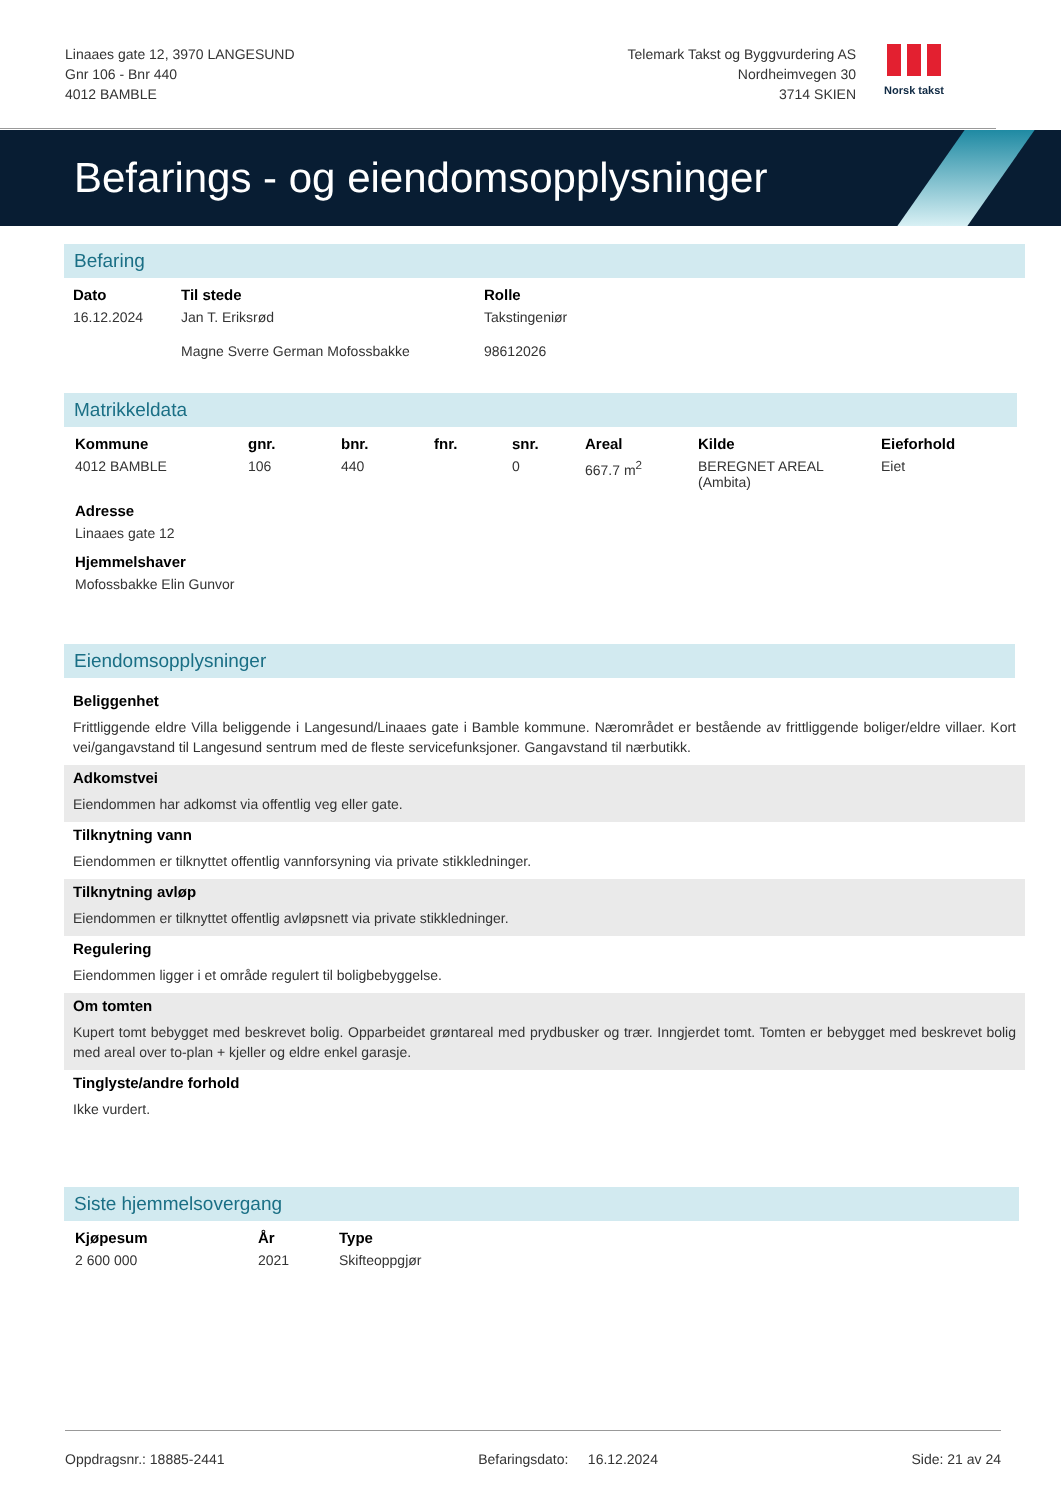Linaaes gate 12, 3970 LANGESUND
Gnr 106 - Bnr 440
4012 BAMBLE
Telemark Takst og Byggvurdering AS
Nordheimvegen 30
3714 SKIEN
Norsk takst
Befarings - og eiendomsopplysninger
Befaring
| Dato | Til stede | Rolle |
| --- | --- | --- |
| 16.12.2024 | Jan T. Eriksrød | Takstingeniør |
| | Magne Sverre German Mofossbakke | 98612026 |
Matrikkeldata
| Kommune | gnr. | bnr. | fnr. | snr. | Areal | Kilde | Eieforhold |
| --- | --- | --- | --- | --- | --- | --- | --- |
| 4012 BAMBLE | 106 | 440 | | 0 | 667.7 m<sup>2</sup> | BEREGNET AREAL (Ambita) | Eiet |
| Adresse | | | | | | | |
| Linaaes gate 12 | | | | | | | |
| Hjemmelshaver | | | | | | | |
| Mofossbakke Elin Gunvor | | | | | | | |
Eiendomsopplysninger
Beliggenhet
Frittliggende eldre Villa beliggende i Langesund/Linaaes gate i Bamble kommune. Nærområdet er bestående av frittliggende boliger/eldre villaer. Kort vei/gangavstand til Langesund sentrum med de fleste servicefunksjoner. Gangavstand til nærbutikk.
Adkomstvei
Eiendommen har adkomst via offentlig veg eller gate.
Tilknytning vann
Eiendommen er tilknyttet offentlig vannforsyning via private stikkledninger.
Tilknytning avløp
Eiendommen er tilknyttet offentlig avløpsnett via private stikkledninger.
Regulering
Eiendommen ligger i et område regulert til boligbebyggelse.
Om tomten
Kupert tomt bebygget med beskrevet bolig. Opparbeidet grøntareal med prydbusker og trær. Inngjerdet tomt. Tomten er bebygget med beskrevet bolig med areal over to-plan + kjeller og eldre enkel garasje.
Tinglyste/andre forhold
Ikke vurdert.
Siste hjemmelsovergang
| Kjøpesum | År | Type |
| --- | --- | --- |
| 2 600 000 | 2021 | Skifteoppgjør |
Oppdragsnr.: 18885-2441 Befaringsdato: 16.12.2024 Side: 21 av 24